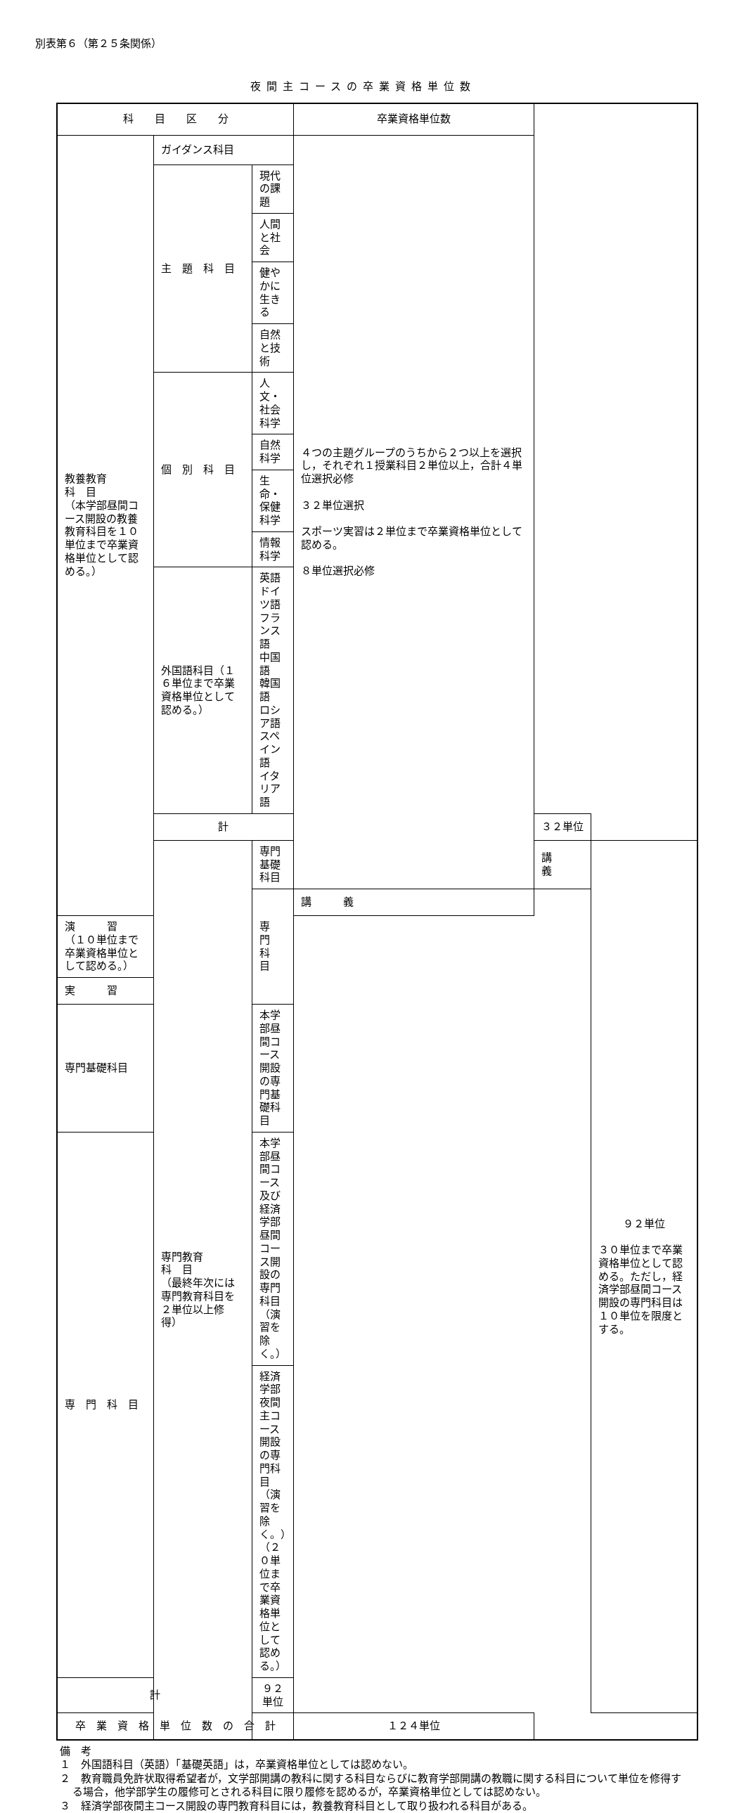別表第６（第２５条関係）
夜間主コースの卒業資格単位数
| 科 目 区 分 | | | 卒業資格単位数 | | |
| --- | --- | --- | --- | --- | --- |
| 教養教育 科 目 （本学部昼間コース開設の教養教育科目を１０単位まで卒業資格単位として認める。） | ガイダンス科目 | | ４つの主題グループのうちから２つ以上を選択し，それぞれ１授業科目２単位以上，合計４単位選択必修 ３２単位選択 スポーツ実習は２単位まで卒業資格単位として認める。 ８単位選択必修 | | |
| | 主 題 科 目 | 現代の課題 | | | |
| | | 人間と社会 | | | |
| | | 健やかに生きる | | | |
| | | 自然と技術 | | | |
| | 個 別 科 目 | 人文・社会科学 | | | |
| | | 自然科学 | | | |
| | | 生命・保健科学 | | | |
| | | 情報科学 | | | |
| | 外国語科目（１６単位まで卒業資格単位として認める。） | 英語 ドイツ語 フランス語 中国語 韓国語 ロシア語 スペイン語 イタリア語 | | | |
| | 計 | | | ３２単位 | |
| | 専門教育 科 目 （最終年次には専門教育科目を２単位以上修得） | 専門基礎科目 | | 講 義 | ９２単位 ３０単位まで卒業資格単位として認める。ただし，経済学部昼間コース開設の専門科目は１０単位を限度とする。 |
| | | 専 門 科 目 | 講 義 | | |
| 演 習 （１０単位まで卒業資格単位として認める。） | | | | | |
| 実 習 | | | | | |
| 専門基礎科目 | | 本学部昼間コース開設の専門基礎科目 | | | |
| 専 門 科 目 | | 本学部昼間コース及び経済学部昼間コース開設の専門科目（演習を除く。） | | | |
| | | 経済学部夜間主コース開設の専門科目（演習を除く。）（２０単位まで卒業資格単位として認める。） | | | |
| 計 | | ９２単位 | | | |
| 卒 業 資 格 単 位 数 の 合 計 | | | １２４単位 | | |
備　考
１　外国語科目（英語）「基礎英語」は，卒業資格単位としては認めない。
２　教育職員免許状取得希望者が，文学部開講の教科に関する科目ならびに教育学部開講の教職に関する科目について単位を修得する場合，他学部学生の履修可とされる科目に限り履修を認めるが，卒業資格単位としては認めない。
３　経済学部夜間主コース開設の専門教育科目には，教養教育科目として取り扱われる科目がある。